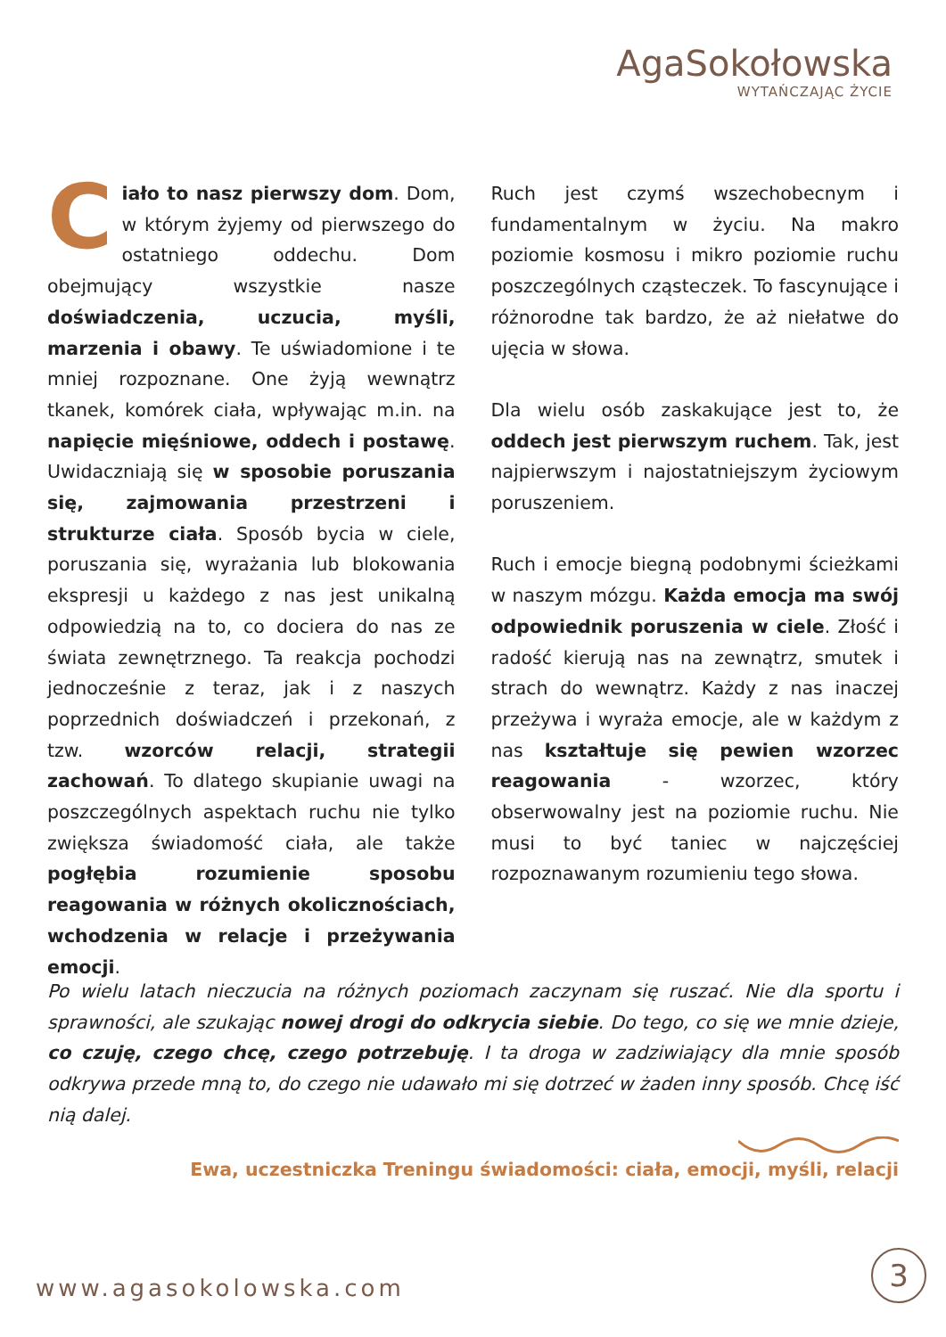AgaSokołowska
WYTAŃCZAJĄC ŻYCIE
Ciało to nasz pierwszy dom. Dom, w którym żyjemy od pierwszego do ostatniego oddechu. Dom obejmujący wszystkie nasze doświadczenia, uczucia, myśli, marzenia i obawy. Te uświadomione i te mniej rozpoznane. One żyją wewnątrz tkanek, komórek ciała, wpływając m.in. na napięcie mięśniowe, oddech i postawę. Uwidaczniają się w sposobie poruszania się, zajmowania przestrzeni i strukturze ciała. Sposób bycia w ciele, poruszania się, wyrażania lub blokowania ekspresji u każdego z nas jest unikalną odpowiedzią na to, co dociera do nas ze świata zewnętrznego. Ta reakcja pochodzi jednocześnie z teraz, jak i z naszych poprzednich doświadczeń i przekonań, z tzw. wzorców relacji, strategii zachowań. To dlatego skupianie uwagi na poszczególnych aspektach ruchu nie tylko zwiększa świadomość ciała, ale także pogłębia rozumienie sposobu reagowania w różnych okolicznościach, wchodzenia w relacje i przeżywania emocji.
Ruch jest czymś wszechobecnym i fundamentalnym w życiu. Na makro poziomie kosmosu i mikro poziomie ruchu poszczególnych cząsteczek. To fascynujące i różnorodne tak bardzo, że aż niełatwe do ujęcia w słowa.
Dla wielu osób zaskakujące jest to, że oddech jest pierwszym ruchem. Tak, jest najpierwszym i najostatniejszym życiowym poruszeniem.
Ruch i emocje biegną podobnymi ścieżkami w naszym mózgu. Każda emocja ma swój odpowiednik poruszenia w ciele. Złość i radość kierują nas na zewnątrz, smutek i strach do wewnątrz. Każdy z nas inaczej przeżywa i wyraża emocje, ale w każdym z nas kształtuje się pewien wzorzec reagowania - wzorzec, który obserwowalny jest na poziomie ruchu. Nie musi to być taniec w najczęściej rozpoznawanym rozumieniu tego słowa.
Po wielu latach nieczucia na różnych poziomach zaczynam się ruszać. Nie dla sportu i sprawności, ale szukając nowej drogi do odkrycia siebie. Do tego, co się we mnie dzieje, co czuję, czego chcę, czego potrzebuję. I ta droga w zadziwiający dla mnie sposób odkrywa przede mną to, do czego nie udawało mi się dotrzeć w żaden inny sposób. Chcę iść nią dalej.
Ewa, uczestniczka Treningu świadomości: ciała, emocji, myśli, relacji
www.agasokolowska.com
3